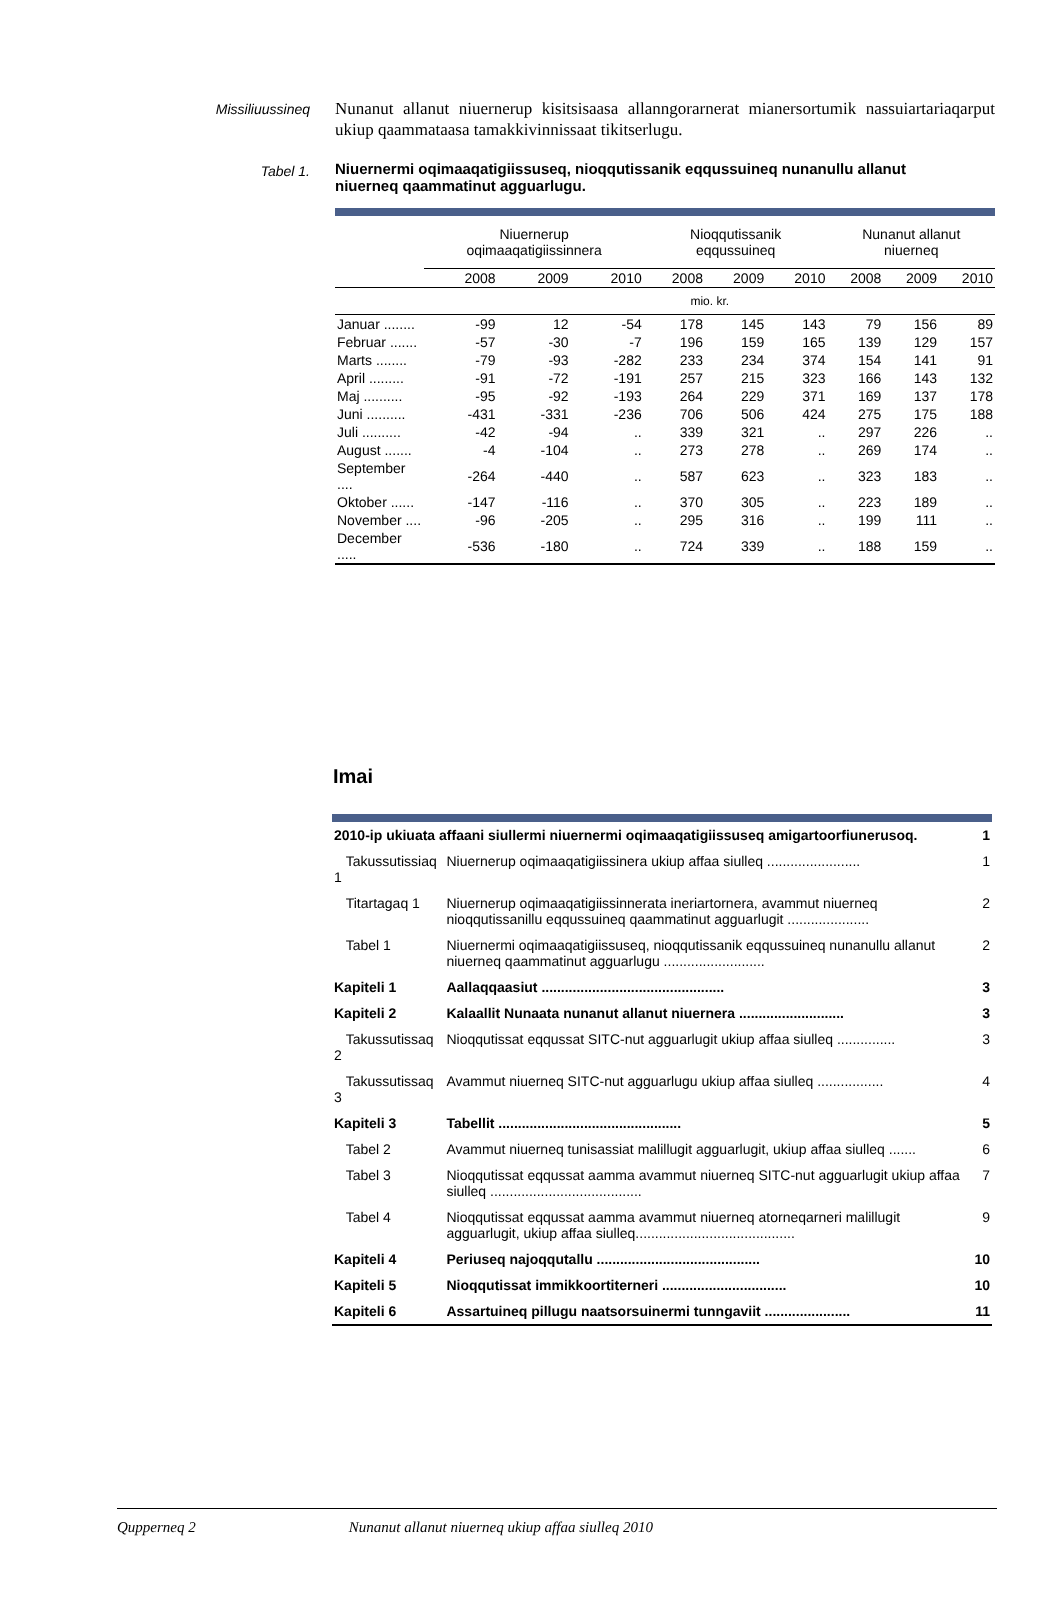Missiliuussineq
Nunanut allanut niuernerup kisitsisaasa allanngorarnerat mianersortumik nassuiartariaqarput ukiup qaammataasa tamakkivinnissaat tikitserlugu.
Tabel 1.
Niuernermi oqimaaqatigiissuseq, nioqqutissanik eqqussuineq nunanullu allanut niuerneq qaammatinut agguarlugu.
| | Niuernerup oqimaaqatigiissinnera | | | Nioqqutissanik eqqussuineq | | | Nunanut allanut niuerneq | | |
| --- | --- | --- | --- | --- | --- | --- | --- | --- | --- |
| | 2008 | 2009 | 2010 | 2008 | 2009 | 2010 | 2008 | 2009 | 2010 |
| | mio. kr. | | | | | | | | |
| Januar ........ | -99 | 12 | -54 | 178 | 145 | 143 | 79 | 156 | 89 |
| Februar ....... | -57 | -30 | -7 | 196 | 159 | 165 | 139 | 129 | 157 |
| Marts ........ | -79 | -93 | -282 | 233 | 234 | 374 | 154 | 141 | 91 |
| April ......... | -91 | -72 | -191 | 257 | 215 | 323 | 166 | 143 | 132 |
| Maj .......... | -95 | -92 | -193 | 264 | 229 | 371 | 169 | 137 | 178 |
| Juni .......... | -431 | -331 | -236 | 706 | 506 | 424 | 275 | 175 | 188 |
| Juli .......... | -42 | -94 | .. | 339 | 321 | .. | 297 | 226 | .. |
| August ....... | -4 | -104 | .. | 273 | 278 | .. | 269 | 174 | .. |
| September .... | -264 | -440 | .. | 587 | 623 | .. | 323 | 183 | .. |
| Oktober ...... | -147 | -116 | .. | 370 | 305 | .. | 223 | 189 | .. |
| November .... | -96 | -205 | .. | 295 | 316 | .. | 199 | 111 | .. |
| December ..... | -536 | -180 | .. | 724 | 339 | .. | 188 | 159 | .. |
Imai
| 2010-ip ukiuata affaani siullermi niuernermi oqimaaqatigiissuseq amigartoorfiunerusoq. | | 1 |
| Takussutissiaq 1 | Niuernerup oqimaaqatigiissinera ukiup affaa siulleq ........................ | 1 |
| Titartagaq 1 | Niuernerup oqimaaqatigiissinnerata ineriartornera, avammut niuerneq nioqqutissanillu eqqussuineq qaammatinut agguarlugit ..................... | 2 |
| Tabel 1 | Niuernermi oqimaaqatigiissuseq, nioqqutissanik eqqussuineq nunanullu allanut niuerneq qaammatinut agguarlugu .......................... | 2 |
| Kapiteli 1 | Aallaqqaasiut ............................................... | 3 |
| Kapiteli 2 | Kalaallit Nunaata nunanut allanut niuernera ........................... | 3 |
| Takussutissaq 2 | Nioqqutissat eqqussat SITC-nut agguarlugit ukiup affaa siulleq ............... | 3 |
| Takussutissaq 3 | Avammut niuerneq SITC-nut agguarlugu ukiup affaa siulleq ................. | 4 |
| Kapiteli 3 | Tabellit ............................................... | 5 |
| Tabel 2 | Avammut niuerneq tunisassiat malillugit agguarlugit, ukiup affaa siulleq ....... | 6 |
| Tabel 3 | Nioqqutissat eqqussat aamma avammut niuerneq SITC-nut agguarlugit ukiup affaa siulleq ....................................... | 7 |
| Tabel 4 | Nioqqutissat eqqussat aamma avammut niuerneq atorneqarneri malillugit agguarlugit, ukiup affaa siulleq......................................... | 9 |
| Kapiteli 4 | Periuseq najoqqutallu .......................................... | 10 |
| Kapiteli 5 | Nioqqutissat immikkoortiterneri ................................ | 10 |
| Kapiteli 6 | Assartuineq pillugu naatsorsuinermi tunngaviit ...................... | 11 |
Qupperneq 2 Nunanut allanut niuerneq ukiup affaa siulleq 2010